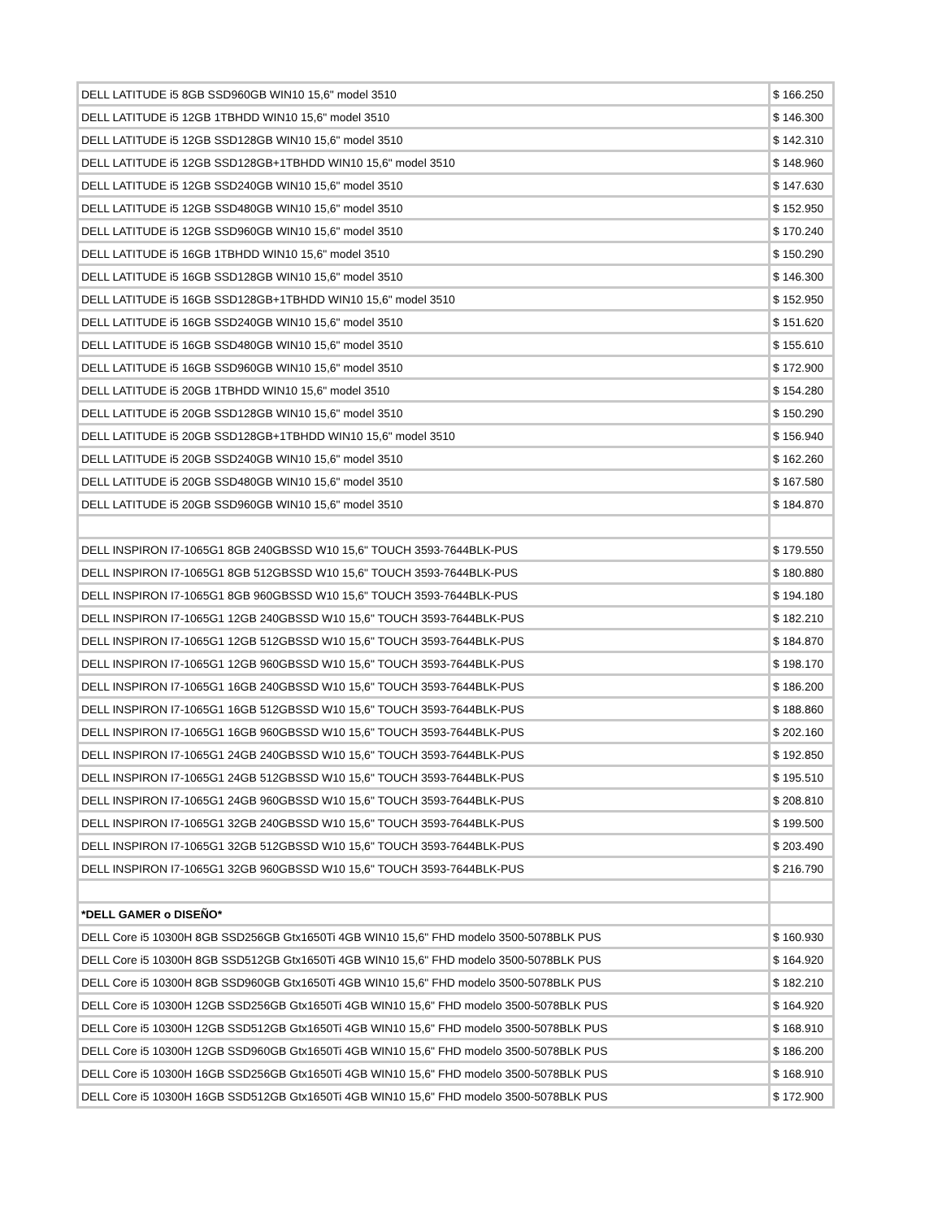| DELL LATITUDE i5 8GB SSD960GB WIN10 15,6" model 3510 | $ 166.250 |
| DELL LATITUDE i5 12GB 1TBHDD WIN10 15,6" model 3510 | $ 146.300 |
| DELL LATITUDE i5 12GB SSD128GB WIN10 15,6" model 3510 | $ 142.310 |
| DELL LATITUDE i5 12GB SSD128GB+1TBHDD WIN10 15,6" model 3510 | $ 148.960 |
| DELL LATITUDE i5 12GB SSD240GB WIN10 15,6" model 3510 | $ 147.630 |
| DELL LATITUDE i5 12GB SSD480GB WIN10 15,6" model 3510 | $ 152.950 |
| DELL LATITUDE i5 12GB SSD960GB WIN10 15,6" model 3510 | $ 170.240 |
| DELL LATITUDE i5 16GB 1TBHDD WIN10 15,6" model 3510 | $ 150.290 |
| DELL LATITUDE i5 16GB SSD128GB WIN10 15,6" model 3510 | $ 146.300 |
| DELL LATITUDE i5 16GB SSD128GB+1TBHDD WIN10 15,6" model 3510 | $ 152.950 |
| DELL LATITUDE i5 16GB SSD240GB WIN10 15,6" model 3510 | $ 151.620 |
| DELL LATITUDE i5 16GB SSD480GB WIN10 15,6" model 3510 | $ 155.610 |
| DELL LATITUDE i5 16GB SSD960GB WIN10 15,6" model 3510 | $ 172.900 |
| DELL LATITUDE i5 20GB 1TBHDD WIN10 15,6" model 3510 | $ 154.280 |
| DELL LATITUDE i5 20GB SSD128GB WIN10 15,6" model 3510 | $ 150.290 |
| DELL LATITUDE i5 20GB SSD128GB+1TBHDD WIN10 15,6" model 3510 | $ 156.940 |
| DELL LATITUDE i5 20GB SSD240GB WIN10 15,6" model 3510 | $ 162.260 |
| DELL LATITUDE i5 20GB SSD480GB WIN10 15,6" model 3510 | $ 167.580 |
| DELL LATITUDE i5 20GB SSD960GB WIN10 15,6" model 3510 | $ 184.870 |
| DELL INSPIRON I7-1065G1 8GB 240GBSSD W10 15,6" TOUCH 3593-7644BLK-PUS | $ 179.550 |
| DELL INSPIRON I7-1065G1 8GB 512GBSSD W10 15,6" TOUCH 3593-7644BLK-PUS | $ 180.880 |
| DELL INSPIRON I7-1065G1 8GB 960GBSSD W10 15,6" TOUCH 3593-7644BLK-PUS | $ 194.180 |
| DELL INSPIRON I7-1065G1 12GB 240GBSSD W10 15,6" TOUCH 3593-7644BLK-PUS | $ 182.210 |
| DELL INSPIRON I7-1065G1 12GB 512GBSSD W10 15,6" TOUCH 3593-7644BLK-PUS | $ 184.870 |
| DELL INSPIRON I7-1065G1 12GB 960GBSSD W10 15,6" TOUCH 3593-7644BLK-PUS | $ 198.170 |
| DELL INSPIRON I7-1065G1 16GB 240GBSSD W10 15,6" TOUCH 3593-7644BLK-PUS | $ 186.200 |
| DELL INSPIRON I7-1065G1 16GB 512GBSSD W10 15,6" TOUCH 3593-7644BLK-PUS | $ 188.860 |
| DELL INSPIRON I7-1065G1 16GB 960GBSSD W10 15,6" TOUCH 3593-7644BLK-PUS | $ 202.160 |
| DELL INSPIRON I7-1065G1 24GB 240GBSSD W10 15,6" TOUCH 3593-7644BLK-PUS | $ 192.850 |
| DELL INSPIRON I7-1065G1 24GB 512GBSSD W10 15,6" TOUCH 3593-7644BLK-PUS | $ 195.510 |
| DELL INSPIRON I7-1065G1 24GB 960GBSSD W10 15,6" TOUCH 3593-7644BLK-PUS | $ 208.810 |
| DELL INSPIRON I7-1065G1 32GB 240GBSSD W10 15,6" TOUCH 3593-7644BLK-PUS | $ 199.500 |
| DELL INSPIRON I7-1065G1 32GB 512GBSSD W10 15,6" TOUCH 3593-7644BLK-PUS | $ 203.490 |
| DELL INSPIRON I7-1065G1 32GB 960GBSSD W10 15,6" TOUCH 3593-7644BLK-PUS | $ 216.790 |
| *DELL GAMER o DISEÑO* | |
| DELL Core i5 10300H 8GB SSD256GB Gtx1650Ti 4GB WIN10 15,6" FHD modelo 3500-5078BLK PUS | $ 160.930 |
| DELL Core i5 10300H 8GB SSD512GB Gtx1650Ti 4GB WIN10 15,6" FHD modelo 3500-5078BLK PUS | $ 164.920 |
| DELL Core i5 10300H 8GB SSD960GB Gtx1650Ti 4GB WIN10 15,6" FHD modelo 3500-5078BLK PUS | $ 182.210 |
| DELL Core i5 10300H 12GB SSD256GB Gtx1650Ti 4GB WIN10 15,6" FHD modelo 3500-5078BLK PUS | $ 164.920 |
| DELL Core i5 10300H 12GB SSD512GB Gtx1650Ti 4GB WIN10 15,6" FHD modelo 3500-5078BLK PUS | $ 168.910 |
| DELL Core i5 10300H 12GB SSD960GB Gtx1650Ti 4GB WIN10 15,6" FHD modelo 3500-5078BLK PUS | $ 186.200 |
| DELL Core i5 10300H 16GB SSD256GB Gtx1650Ti 4GB WIN10 15,6" FHD modelo 3500-5078BLK PUS | $ 168.910 |
| DELL Core i5 10300H 16GB SSD512GB Gtx1650Ti 4GB WIN10 15,6" FHD modelo 3500-5078BLK PUS | $ 172.900 |